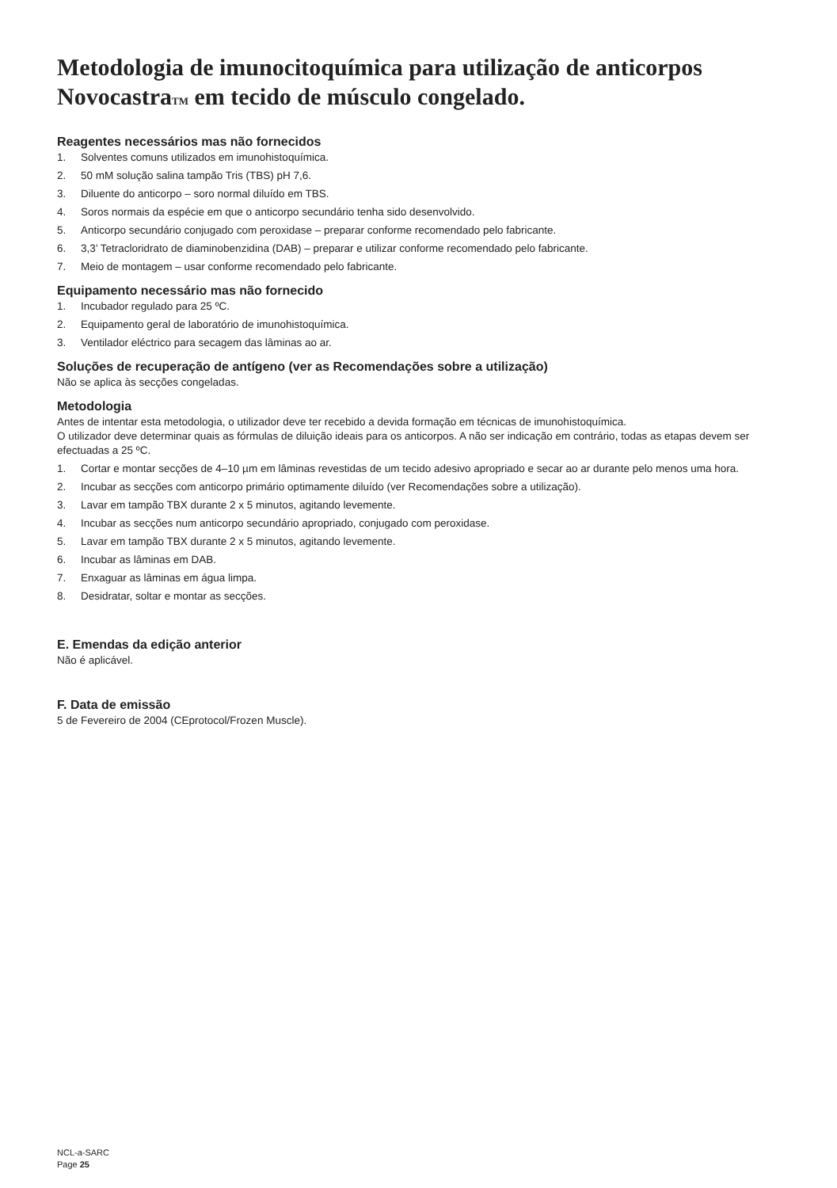Metodologia de imunocitoquímica para utilização de anticorpos NovocastraTM em tecido de músculo congelado.
Reagentes necessários mas não fornecidos
1. Solventes comuns utilizados em imunohistoquímica.
2. 50 mM solução salina tampão Tris (TBS) pH 7,6.
3. Diluente do anticorpo – soro normal diluído em TBS.
4. Soros normais da espécie em que o anticorpo secundário tenha sido desenvolvido.
5. Anticorpo secundário conjugado com peroxidase – preparar conforme recomendado pelo fabricante.
6. 3,3’ Tetracloridrato de diaminobenzidina (DAB) – preparar e utilizar conforme recomendado pelo fabricante.
7. Meio de montagem – usar conforme recomendado pelo fabricante.
Equipamento necessário mas não fornecido
1. Incubador regulado para 25 ºC.
2. Equipamento geral de laboratório de imunohistoquímica.
3. Ventilador eléctrico para secagem das lâminas ao ar.
Soluções de recuperação de antígeno (ver as Recomendações sobre a utilização)
Não se aplica às secções congeladas.
Metodologia
Antes de intentar esta metodologia, o utilizador deve ter recebido a devida formação em técnicas de imunohistoquímica.
O utilizador deve determinar quais as fórmulas de diluição ideais para os anticorpos. A não ser indicação em contrário, todas as etapas devem ser efectuadas a 25 ºC.
1. Cortar e montar secções de 4–10 µm em lâminas revestidas de um tecido adesivo apropriado e secar ao ar durante pelo menos uma hora.
2. Incubar as secções com anticorpo primário optimamente diluído (ver Recomendações sobre a utilização).
3. Lavar em tampão TBX durante 2 x 5 minutos, agitando levemente.
4. Incubar as secções num anticorpo secundário apropriado, conjugado com peroxidase.
5. Lavar em tampão TBX durante 2 x 5 minutos, agitando levemente.
6. Incubar as lâminas em DAB.
7. Enxaguar as lâminas em água limpa.
8. Desidratar, soltar e montar as secções.
E. Emendas da edição anterior
Não é aplicável.
F. Data de emissão
5 de Fevereiro de 2004 (CEprotocol/Frozen Muscle).
NCL-a-SARC
Page 25